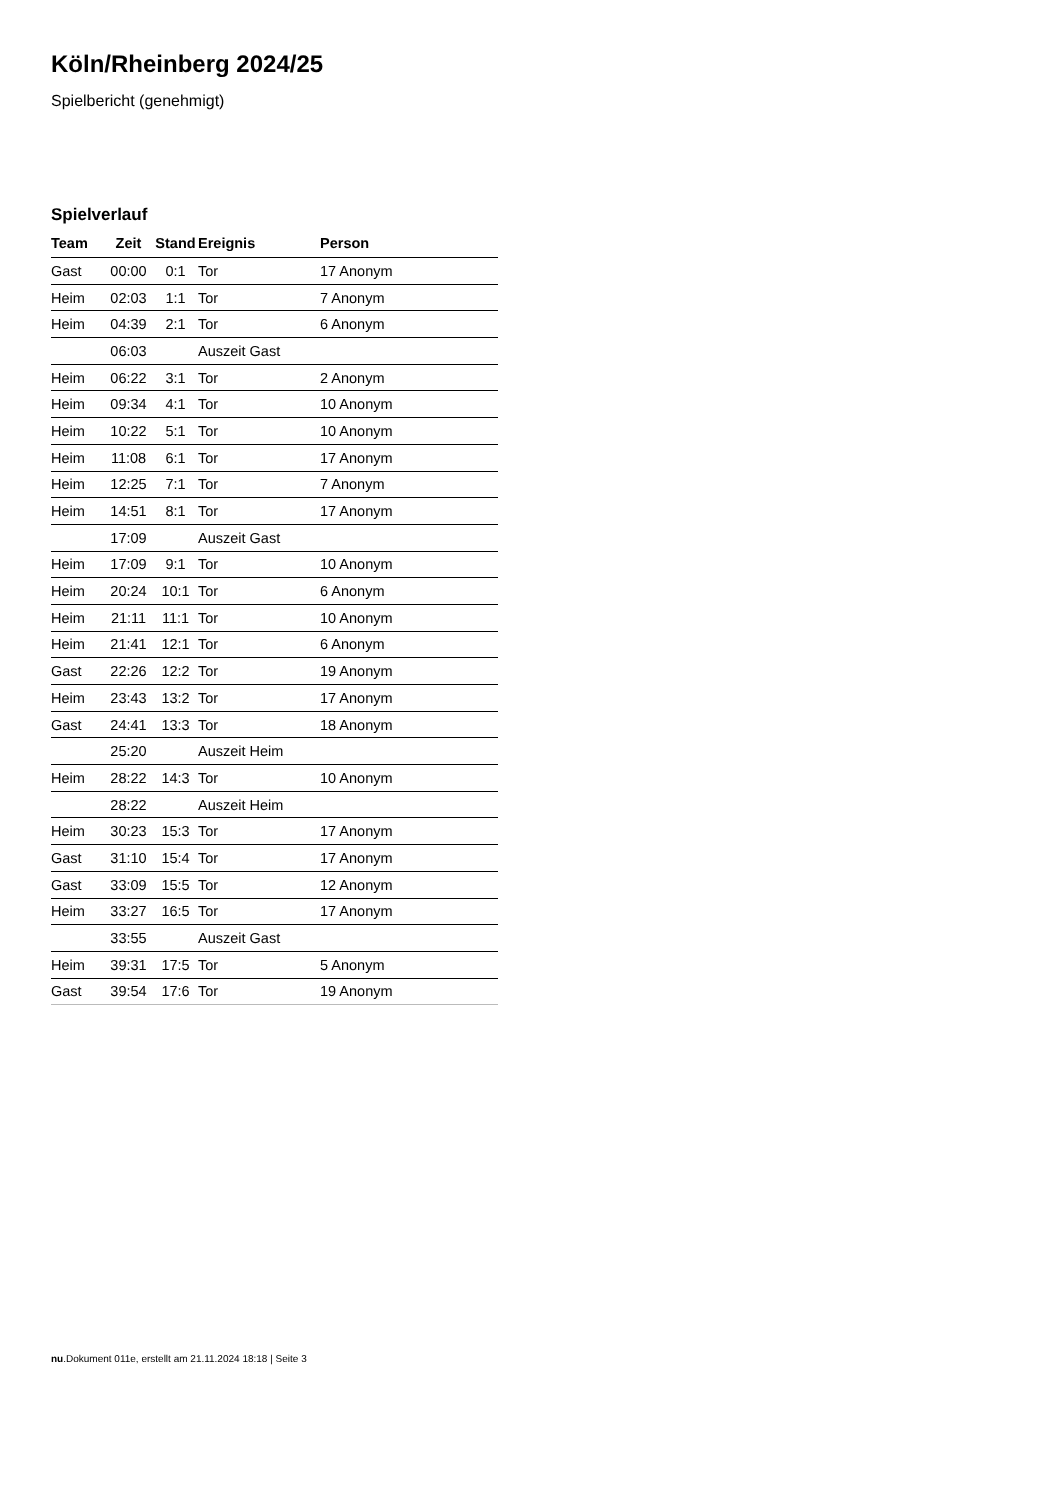Köln/Rheinberg 2024/25
Spielbericht (genehmigt)
Spielverlauf
| Team | Zeit | Stand | Ereignis | Person |
| --- | --- | --- | --- | --- |
| Gast | 00:00 | 0:1 | Tor | 17 Anonym |
| Heim | 02:03 | 1:1 | Tor | 7 Anonym |
| Heim | 04:39 | 2:1 | Tor | 6 Anonym |
| | 06:03 | | Auszeit Gast | |
| Heim | 06:22 | 3:1 | Tor | 2 Anonym |
| Heim | 09:34 | 4:1 | Tor | 10 Anonym |
| Heim | 10:22 | 5:1 | Tor | 10 Anonym |
| Heim | 11:08 | 6:1 | Tor | 17 Anonym |
| Heim | 12:25 | 7:1 | Tor | 7 Anonym |
| Heim | 14:51 | 8:1 | Tor | 17 Anonym |
| | 17:09 | | Auszeit Gast | |
| Heim | 17:09 | 9:1 | Tor | 10 Anonym |
| Heim | 20:24 | 10:1 | Tor | 6 Anonym |
| Heim | 21:11 | 11:1 | Tor | 10 Anonym |
| Heim | 21:41 | 12:1 | Tor | 6 Anonym |
| Gast | 22:26 | 12:2 | Tor | 19 Anonym |
| Heim | 23:43 | 13:2 | Tor | 17 Anonym |
| Gast | 24:41 | 13:3 | Tor | 18 Anonym |
| | 25:20 | | Auszeit Heim | |
| Heim | 28:22 | 14:3 | Tor | 10 Anonym |
| | 28:22 | | Auszeit Heim | |
| Heim | 30:23 | 15:3 | Tor | 17 Anonym |
| Gast | 31:10 | 15:4 | Tor | 17 Anonym |
| Gast | 33:09 | 15:5 | Tor | 12 Anonym |
| Heim | 33:27 | 16:5 | Tor | 17 Anonym |
| | 33:55 | | Auszeit Gast | |
| Heim | 39:31 | 17:5 | Tor | 5 Anonym |
| Gast | 39:54 | 17:6 | Tor | 19 Anonym |
nu.Dokument 011e, erstellt am 21.11.2024 18:18 | Seite 3